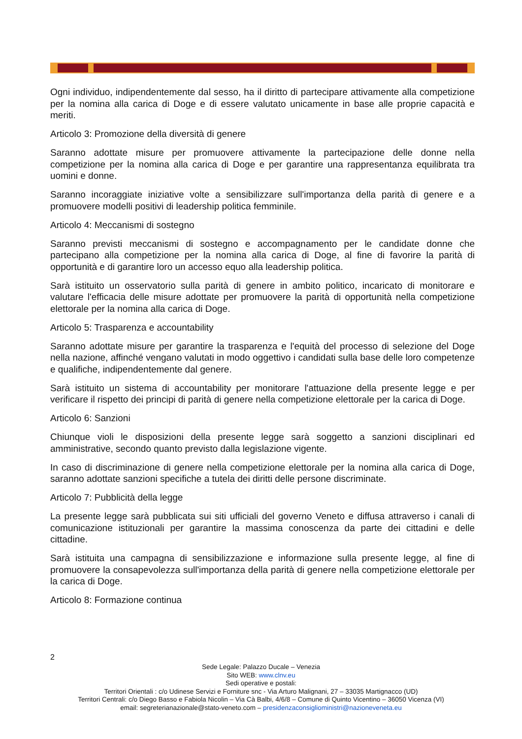Ogni individuo, indipendentemente dal sesso, ha il diritto di partecipare attivamente alla competizione per la nomina alla carica di Doge e di essere valutato unicamente in base alle proprie capacità e meriti.
Articolo 3: Promozione della diversità di genere
Saranno adottate misure per promuovere attivamente la partecipazione delle donne nella competizione per la nomina alla carica di Doge e per garantire una rappresentanza equilibrata tra uomini e donne.
Saranno incoraggiate iniziative volte a sensibilizzare sull'importanza della parità di genere e a promuovere modelli positivi di leadership politica femminile.
Articolo 4: Meccanismi di sostegno
Saranno previsti meccanismi di sostegno e accompagnamento per le candidate donne che partecipano alla competizione per la nomina alla carica di Doge, al fine di favorire la parità di opportunità e di garantire loro un accesso equo alla leadership politica.
Sarà istituito un osservatorio sulla parità di genere in ambito politico, incaricato di monitorare e valutare l'efficacia delle misure adottate per promuovere la parità di opportunità nella competizione elettorale per la nomina alla carica di Doge.
Articolo 5: Trasparenza e accountability
Saranno adottate misure per garantire la trasparenza e l'equità del processo di selezione del Doge nella nazione, affinché vengano valutati in modo oggettivo i candidati sulla base delle loro competenze e qualifiche, indipendentemente dal genere.
Sarà istituito un sistema di accountability per monitorare l'attuazione della presente legge e per verificare il rispetto dei principi di parità di genere nella competizione elettorale per la carica di Doge.
Articolo 6: Sanzioni
Chiunque violi le disposizioni della presente legge sarà soggetto a sanzioni disciplinari ed amministrative, secondo quanto previsto dalla legislazione vigente.
In caso di discriminazione di genere nella competizione elettorale per la nomina alla carica di Doge, saranno adottate sanzioni specifiche a tutela dei diritti delle persone discriminate.
Articolo 7: Pubblicità della legge
La presente legge sarà pubblicata sui siti ufficiali del governo Veneto e diffusa attraverso i canali di comunicazione istituzionali per garantire la massima conoscenza da parte dei cittadini e delle cittadine.
Sarà istituita una campagna di sensibilizzazione e informazione sulla presente legge, al fine di promuovere la consapevolezza sull'importanza della parità di genere nella competizione elettorale per la carica di Doge.
Articolo 8: Formazione continua
2
Sede Legale: Palazzo Ducale – Venezia
Sito WEB: www.clnv.eu
Sedi operative e postali:
Territori Orientali : c/o Udinese Servizi e Forniture snc - Via Arturo Malignani, 27 – 33035 Martignacco (UD)
Territori Centrali: c/o Diego Basso e Fabiola Nicolin – Via Cà Balbi, 4/6/8 – Comune di Quinto Vicentino – 36050 Vicenza (VI)
email: segreterianazionale@stato-veneto.com – presidenzaconsiglioministri@nazioneveneta.eu